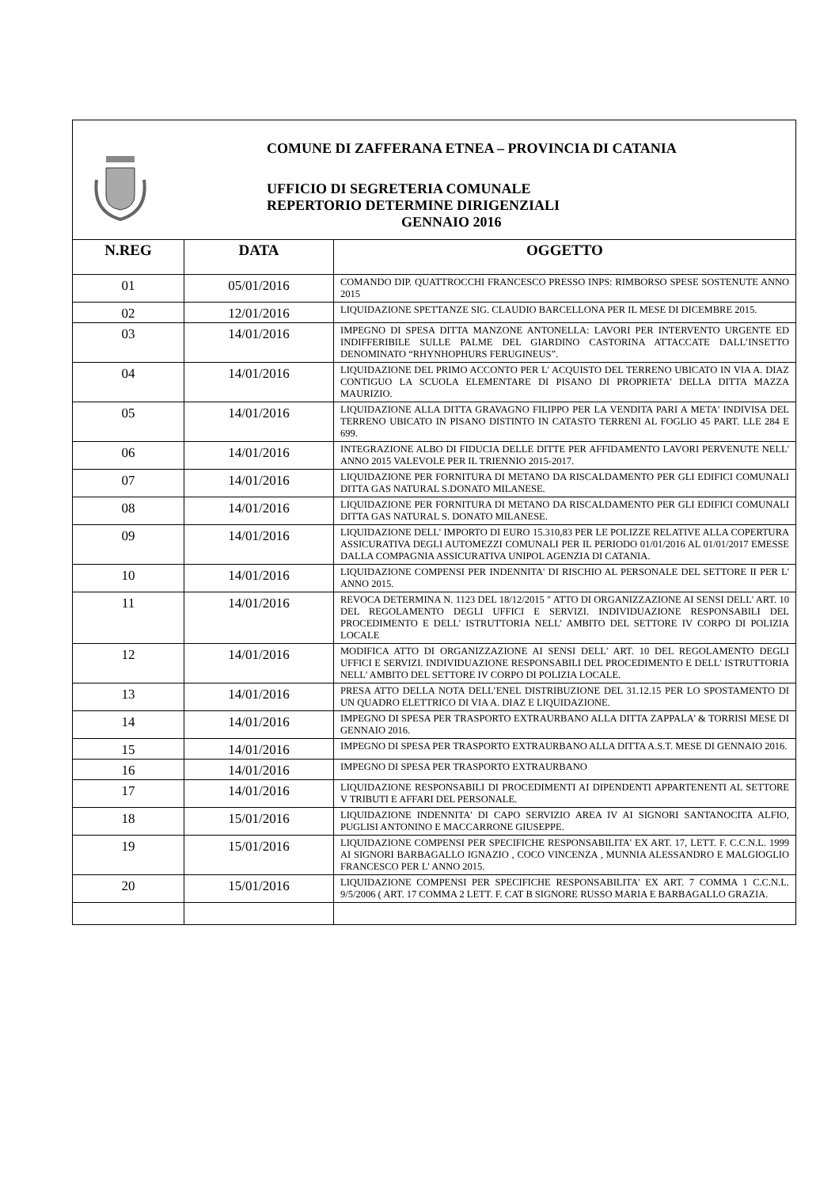COMUNE DI ZAFFERANA ETNEA – PROVINCIA DI CATANIA
UFFICIO DI SEGRETERIA COMUNALE
REPERTORIO DETERMINE DIRIGENZIALI
GENNAIO 2016
| N.REG | DATA | OGGETTO |
| --- | --- | --- |
| 01 | 05/01/2016 | COMANDO DIP. QUATTROCCHI FRANCESCO PRESSO INPS: RIMBORSO SPESE SOSTENUTE ANNO 2015 |
| 02 | 12/01/2016 | LIQUIDAZIONE SPETTANZE SIG. CLAUDIO BARCELLONA PER IL MESE DI DICEMBRE 2015. |
| 03 | 14/01/2016 | IMPEGNO DI SPESA DITTA MANZONE ANTONELLA: LAVORI PER INTERVENTO URGENTE ED INDIFFERIBILE SULLE PALME DEL GIARDINO CASTORINA ATTACCATE DALL’INSETTO DENOMINATO “RHYNHOPHURS FERUGINEUS”. |
| 04 | 14/01/2016 | LIQUIDAZIONE DEL PRIMO ACCONTO PER L' ACQUISTO DEL TERRENO UBICATO IN VIA A. DIAZ CONTIGUO LA SCUOLA ELEMENTARE DI PISANO DI PROPRIETA' DELLA DITTA MAZZA MAURIZIO. |
| 05 | 14/01/2016 | LIQUIDAZIONE ALLA DITTA GRAVAGNO FILIPPO PER LA VENDITA PARI A META' INDIVISA DEL TERRENO UBICATO IN PISANO DISTINTO IN CATASTO TERRENI AL FOGLIO 45 PART. LLE 284 E 699. |
| 06 | 14/01/2016 | INTEGRAZIONE ALBO DI FIDUCIA DELLE DITTE PER AFFIDAMENTO LAVORI PERVENUTE NELL' ANNO 2015 VALEVOLE PER IL TRIENNIO 2015-2017. |
| 07 | 14/01/2016 | LIQUIDAZIONE PER FORNITURA DI METANO DA RISCALDAMENTO PER GLI EDIFICI COMUNALI DITTA GAS NATURAL S.DONATO MILANESE. |
| 08 | 14/01/2016 | LIQUIDAZIONE PER FORNITURA DI METANO DA RISCALDAMENTO PER GLI EDIFICI COMUNALI DITTA GAS NATURAL S. DONATO MILANESE. |
| 09 | 14/01/2016 | LIQUIDAZIONE DELL' IMPORTO DI EURO 15.310,83 PER LE POLIZZE RELATIVE ALLA COPERTURA ASSICURATIVA DEGLI AUTOMEZZI COMUNALI PER IL PERIODO 01/01/2016 AL 01/01/2017 EMESSE DALLA COMPAGNIA ASSICURATIVA UNIPOL AGENZIA DI CATANIA. |
| 10 | 14/01/2016 | LIQUIDAZIONE COMPENSI PER INDENNITA' DI RISCHIO AL PERSONALE DEL SETTORE II PER L' ANNO 2015. |
| 11 | 14/01/2016 | REVOCA DETERMINA N. 1123 DEL 18/12/2015 " ATTO DI ORGANIZZAZIONE AI SENSI DELL' ART. 10 DEL REGOLAMENTO DEGLI UFFICI E SERVIZI. INDIVIDUAZIONE RESPONSABILI DEL PROCEDIMENTO E DELL' ISTRUTTORIA NELL' AMBITO DEL SETTORE IV CORPO DI POLIZIA LOCALE |
| 12 | 14/01/2016 | MODIFICA ATTO DI ORGANIZZAZIONE AI SENSI DELL' ART. 10 DEL REGOLAMENTO DEGLI UFFICI E SERVIZI. INDIVIDUAZIONE RESPONSABILI DEL PROCEDIMENTO E DELL' ISTRUTTORIA NELL' AMBITO DEL SETTORE IV CORPO DI POLIZIA LOCALE. |
| 13 | 14/01/2016 | PRESA ATTO DELLA NOTA DELL’ENEL DISTRIBUZIONE DEL 31.12.15 PER LO SPOSTAMENTO DI UN QUADRO ELETTRICO DI VIA A. DIAZ E LIQUIDAZIONE. |
| 14 | 14/01/2016 | IMPEGNO DI SPESA PER TRASPORTO EXTRAURBANO ALLA DITTA ZAPPALA’ & TORRISI MESE DI GENNAIO 2016. |
| 15 | 14/01/2016 | IMPEGNO DI SPESA PER TRASPORTO EXTRAURBANO ALLA DITTA A.S.T. MESE DI GENNAIO 2016. |
| 16 | 14/01/2016 | IMPEGNO DI SPESA PER TRASPORTO EXTRAURBANO |
| 17 | 14/01/2016 | LIQUIDAZIONE RESPONSABILI DI PROCEDIMENTI AI DIPENDENTI APPARTENENTI AL SETTORE V TRIBUTI E AFFARI DEL PERSONALE. |
| 18 | 15/01/2016 | LIQUIDAZIONE INDENNITA' DI CAPO SERVIZIO AREA IV AI SIGNORI SANTANOCITA ALFIO, PUGLISI ANTONINO E MACCARRONE GIUSEPPE. |
| 19 | 15/01/2016 | LIQUIDAZIONE COMPENSI PER SPECIFICHE RESPONSABILITA' EX ART. 17, LETT. F. C.C.N.L. 1999 AI SIGNORI BARBAGALLO IGNAZIO , COCO VINCENZA , MUNNIA ALESSANDRO E MALGIOGLIO FRANCESCO PER L' ANNO 2015. |
| 20 | 15/01/2016 | LIQUIDAZIONE COMPENSI PER SPECIFICHE RESPONSABILITA' EX ART. 7 COMMA 1 C.C.N.L. 9/5/2006 ( ART. 17 COMMA 2 LETT. F. CAT B SIGNORE RUSSO MARIA E BARBAGALLO GRAZIA. |